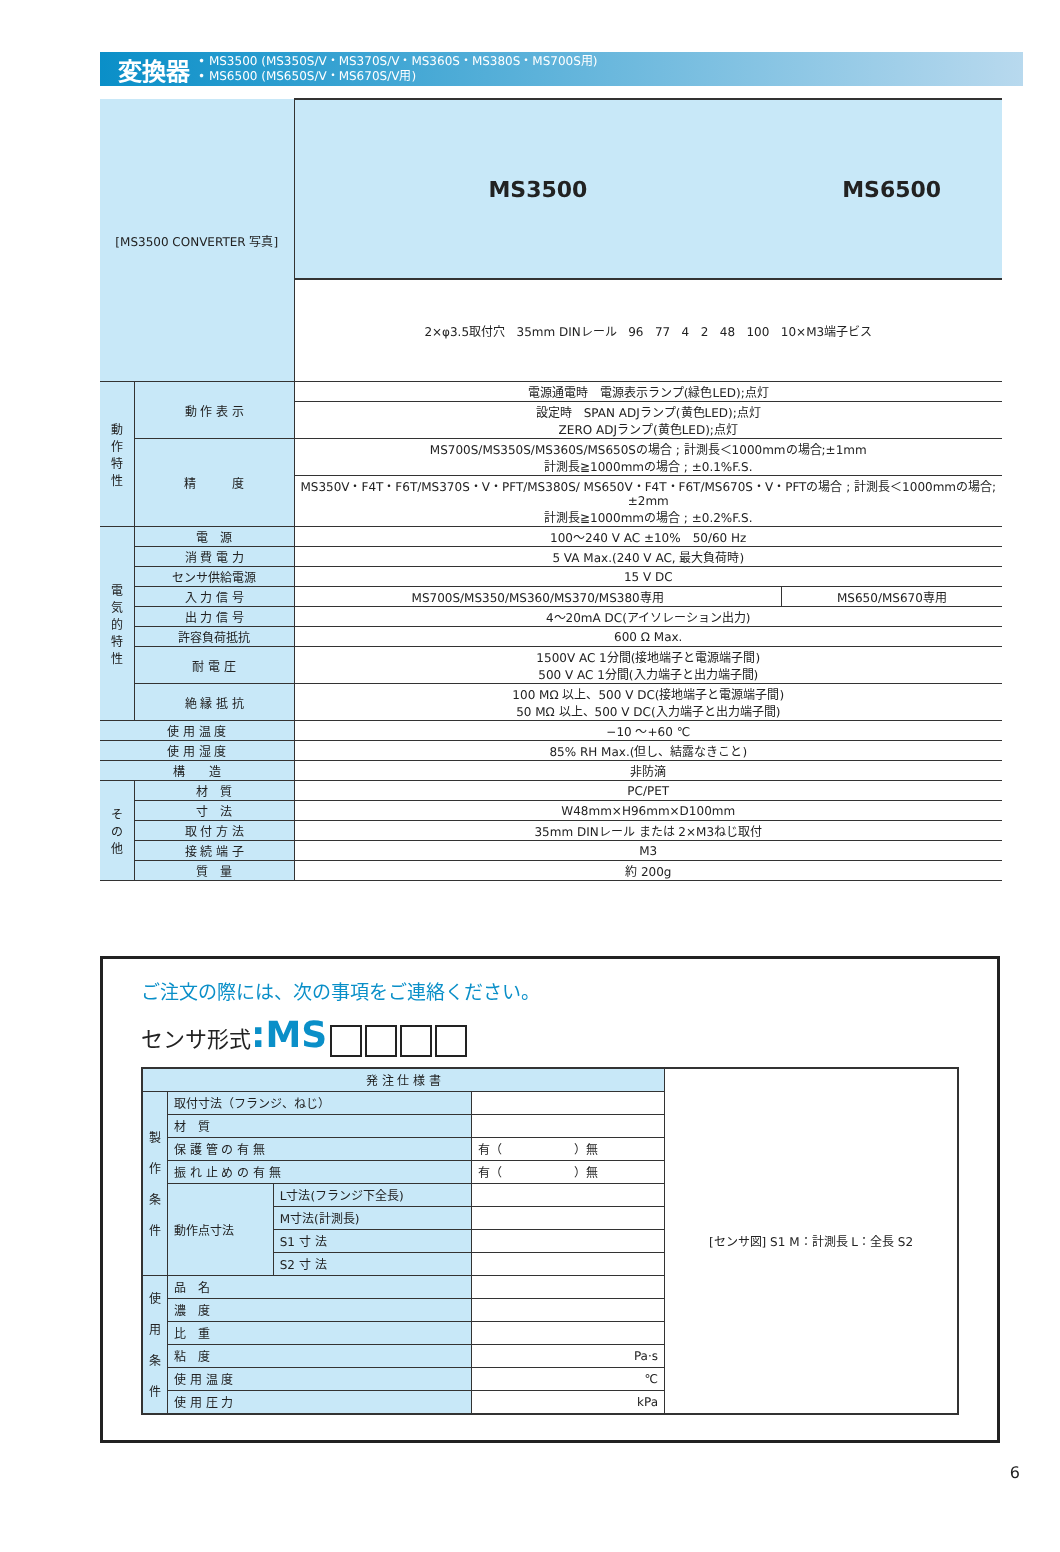変換器
• MS3500 (MS350S/V・MS370S/V・MS360S・MS380S・MS700S用)
• MS6500 (MS650S/V・MS670S/V用)
| [MS3500 CONVERTER 写真] | | MS3500 | MS6500 |
| | | 2×φ3.5取付穴 35mm DINレール 96 77 4 2 48 100 10×M3端子ビス | |
| 動 作 特 性 | 動 作 表 示 | 電源通電時 電源表示ランプ(緑色LED);点灯 | |
| | | 設定時 SPAN ADJランプ(黄色LED);点灯 ZERO ADJランプ(黄色LED);点灯 | |
| | 精 度 | MS700S/MS350S/MS360S/MS650Sの場合 ; 計測長＜1000mmの場合;±1mm 計測長≧1000mmの場合 ; ±0.1%F.S. | |
| | | MS350V・F4T・F6T/MS370S・V・PFT/MS380S/ MS650V・F4T・F6T/MS670S・V・PFTの場合 ; 計測長＜1000mmの場合;±2mm 計測長≧1000mmの場合 ; ±0.2%F.S. | |
| 電 気 的 特 性 | 電 源 | 100～240 V AC ±10% 50/60 Hz | |
| | 消 費 電 力 | 5 VA Max.(240 V AC, 最大負荷時) | |
| | センサ供給電源 | 15 V DC | |
| | 入 力 信 号 | MS700S/MS350/MS360/MS370/MS380専用 | MS650/MS670専用 |
| | 出 力 信 号 | 4～20mA DC(アイソレーション出力) | |
| | 許容負荷抵抗 | 600 Ω Max. | |
| | 耐 電 圧 | 1500V AC 1分間(接地端子と電源端子間) 500 V AC 1分間(入力端子と出力端子間) | |
| | 絶 縁 抵 抗 | 100 MΩ 以上、500 V DC(接地端子と電源端子間) 50 MΩ 以上、500 V DC(入力端子と出力端子間) | |
| 使 用 温 度 | | −10 ～+60 ℃ | |
| 使 用 湿 度 | | 85% RH Max.(但し、結露なきこと) | |
| 構 造 | | 非防滴 | |
| そ の 他 | 材 質 | PC/PET | |
| | 寸 法 | W48mm×H96mm×D100mm | |
| | 取 付 方 法 | 35mm DINレール または 2×M3ねじ取付 | |
| | 接 続 端 子 | M3 | |
| | 質 量 | 約 200g | |
ご注文の際には、次の事項をご連絡ください。
センサ形式:MS
| 発 注 仕 様 書 | | | | [センサ図] S1 M：計測長 L：全長 S2 |
| 製 作 条 件 | 取付寸法（フランジ、ねじ） | | | |
| | 材 質 | | | |
| | 保 護 管 の 有 無 | | 有（ ）無 | |
| | 振 れ 止 め の 有 無 | | 有（ ）無 | |
| | 動作点寸法 | L寸法(フランジ下全長) | | |
| | | M寸法(計測長) | | |
| | | S1 寸 法 | | |
| | | S2 寸 法 | | |
| 使 用 条 件 | 品 名 | | | |
| | 濃 度 | | | |
| | 比 重 | | | |
| | 粘 度 | | Pa·s | |
| | 使 用 温 度 | | ℃ | |
| | 使 用 圧 力 | | kPa | |
6